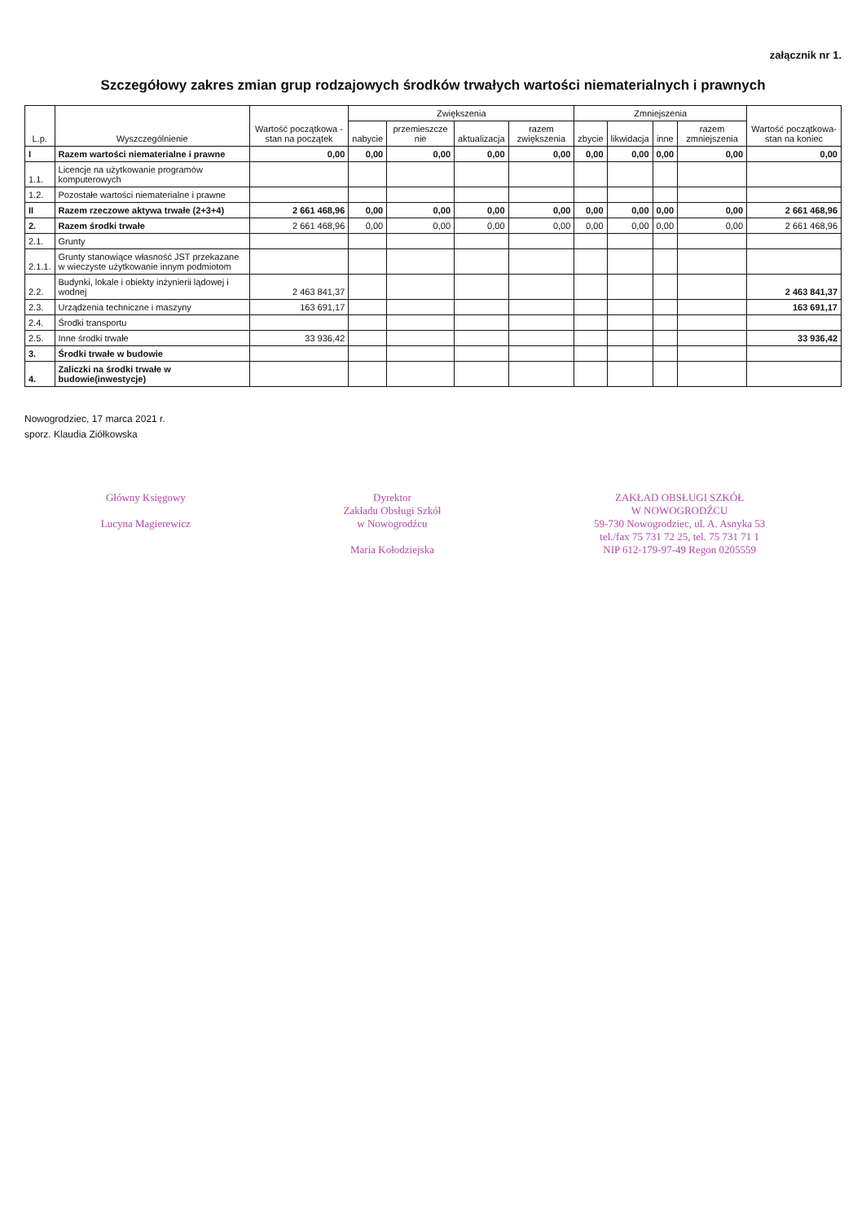załącznik nr 1.
Szczegółowy zakres zmian grup rodzajowych środków trwałych wartości niematerialnych i prawnych
| L.p. | Wyszczególnienie | Wartość początkowa - stan na początek | Zwiększenia | | | | Zmniejszenia | | | | Wartość początkowa- stan na koniec |
| --- | --- | --- | --- | --- | --- | --- | --- | --- | --- | --- | --- |
| | | | nabycie | przemieszcze nie | aktualizacja | razem zwiększenia | zbycie | likwidacja | inne | razem zmniejszenia | |
| I | Razem wartości niematerialne i prawne | 0,00 | 0,00 | 0,00 | 0,00 | 0,00 | 0,00 | 0,00 | 0,00 | 0,00 | 0,00 |
| 1.1. | Licencje na użytkowanie programów komputerowych | | | | | | | | | | |
| 1.2. | Pozostałe wartości niematerialne i prawne | | | | | | | | | | |
| II | Razem rzeczowe aktywa trwałe (2+3+4) | 2 661 468,96 | 0,00 | 0,00 | 0,00 | 0,00 | 0,00 | 0,00 | 0,00 | 0,00 | 2 661 468,96 |
| 2. | Razem środki trwałe | 2 661 468,96 | 0,00 | 0,00 | 0,00 | 0,00 | 0,00 | 0,00 | 0,00 | 0,00 | 2 661 468,96 |
| 2.1. | Grunty | | | | | | | | | | |
| 2.1.1. | Grunty stanowiące własność JST przekazane w wieczyste użytkowanie innym podmiotom | | | | | | | | | | |
| 2.2. | Budynki, lokale i obiekty inżynierii lądowej i wodnej | 2 463 841,37 | | | | | | | | | 2 463 841,37 |
| 2.3. | Urządzenia techniczne i maszyny | 163 691,17 | | | | | | | | | 163 691,17 |
| 2.4. | Środki transportu | | | | | | | | | | |
| 2.5. | Inne środki trwałe | 33 936,42 | | | | | | | | | 33 936,42 |
| 3. | Środki trwałe w budowie | | | | | | | | | | |
| 4. | Zaliczki na środki trwałe w budowie(inwestycje) | | | | | | | | | | |
Nowogrodziec, 17 marca 2021 r.
sporz. Klaudia Ziółkowska
Główny Księgowy
Lucyna Magierewicz
Dyrektor
Zakładu Obsługi Szkół
w Nowogrodźcu
Maria Kołodziejska
ZAKŁAD OBSŁUGI SZKÓŁ
W NOWOGRODŹCU
59-730 Nowogrodziec, ul. A. Asnyka 53
tel./fax 75 731 72 25, tel. 75 731 71 1
NIP 612-179-97-49 Regon 0205559